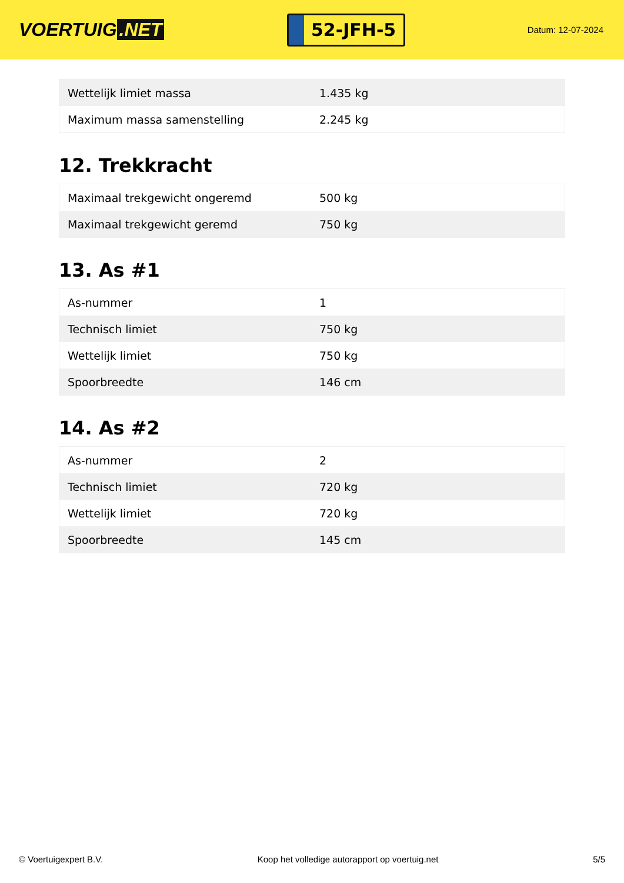VOERTUIG.NET
52-JFH-5
Datum: 12-07-2024
| Wettelijk limiet massa | 1.435 kg |
| Maximum massa samenstelling | 2.245 kg |
12. Trekkracht
| Maximaal trekgewicht ongeremd | 500 kg |
| Maximaal trekgewicht geremd | 750 kg |
13. As #1
| As-nummer | 1 |
| Technisch limiet | 750 kg |
| Wettelijk limiet | 750 kg |
| Spoorbreedte | 146 cm |
14. As #2
| As-nummer | 2 |
| Technisch limiet | 720 kg |
| Wettelijk limiet | 720 kg |
| Spoorbreedte | 145 cm |
© Voertuigexpert B.V. Koop het volledige autorapport op voertuig.net 5/5